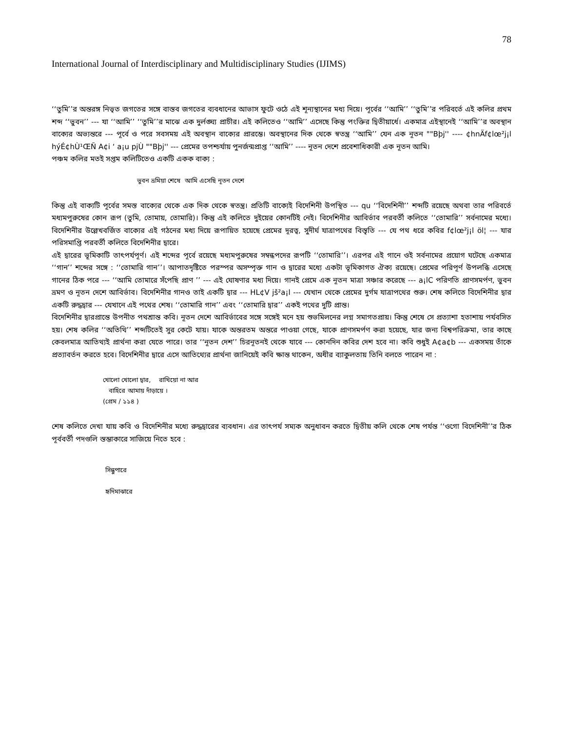78
International Journal of Interdisciplinary and Multidisciplinary Studies (IJIMS)
‘‘তুমি’’র অন্তরঙ্গ নিভৃত জগতের সঙ্গে বাস্তব জগতের ব্যবধানের আভাস ফুটে ওঠে এই শূন্যস্থানের মধ্য দিয়ে। পূর্বের ‘‘আমি’’ ‘‘তুমি’’র পরিবর্তে এই কলির প্রথম শব্দ ‘‘ভুবন’’ --- যা ‘‘আমি’’ ‘‘তুমি’’র মাঝে এক দুর্লঙ্ঘ্য প্রাচীর। এই কলিতেও ‘‘আমি’’ এসেছে কিন্তু পংক্তির দ্বিতীয়ার্ধে। একমাত্র এইস্থানেই ‘‘আমি’’র অবস্থান বাক্যের অভ্যন্তরে --- পূর্বে ও পরে সবসময় এই অবস্থান বাক্যের প্রারম্ভে। অবস্থানের দিক থেকে স্বতন্ত্র ‘‘আমি’’ যেন এক নূতন ""Bþj'' ---- ¢hnÄf¢lœ²j¡l hýÉ¢hÙ¹ŒÑ A¢i ‘ a¡u pjÙ ""Bþj'' --- প্রেমের তপশ্চর্যায় পুনর্জন্মপ্রাপ্ত ‘‘আমি’’ ---- নূতন দেশে প্রবেশাধিকারী এক নূতন আমি।
পঞ্চম কলির মতই সপ্তম কলিটিতেও একটি একক বাক্য :
ভুবন ভ্রমিয়া শেষে আমি এসেছি নূতন দেশে
কিন্তু এই বাক্যটি পূর্বের সমস্ত বাক্যের থেকে এক দিক থেকে স্বতন্ত্র। প্রতিটি বাক্যেই বিদেশিনী উপস্থিত --- qu ‘‘বিদেশিনী’’ শব্দটি রয়েছে অথবা তার পরিবর্তে মধ্যমপুরুষের কোন রূপ (তুমি, তোমায়, তোমারি)। কিন্তু এই কলিতে দুইয়ের কোনটিই নেই। বিদেশিনীর আবির্ভাব পরবর্তী কলিতে ‘‘তোমারি’’ সর্বনামের মধ্যে। বিদেশিনীর উল্লেখবর্জিত বাক্যের এই গঠনের মধ্য দিয়ে রূপায়িত হয়েছে প্রেমের দূরত্ব, সুদীর্ঘ যাত্রাপথের বিস্তৃতি --- যে পথ ধরে কবির f¢lœ²j¡l öl¦ --- যার পরিসমাপ্তি পরবর্তী কলিতে বিদেশিনীর দ্বারে।
এই দ্বারের ভূমিকাটি তাৎপর্যপূর্ণ। এই শব্দের পূর্বে রয়েছে মধ্যমপুরুষের সম্বন্ধপদের রূপটি ‘‘তোমারি’’। এরপর এই গানে ওই সর্বনামের প্রয়োগ ঘটেছে একমাত্র ‘‘গান’’ শব্দের সঙ্গে : ‘‘তোমারি গান’’। আপাতদৃষ্টিতে পরস্পর অসম্পৃক্ত গান ও দ্বারের মধ্যে একটা ভূমিকাগত ঐক্য রয়েছে। প্রেমের পরিপূর্ণ উপলব্ধি এসেছে গানের ঠিক পরে --- ‘‘আমি তোমারে সঁপেছি প্রাণ ’’ --- এই ঘোষণার মধ্য দিয়ে। গানই প্রেমে এক নূতন মাত্রা সঞ্চার করেছে --- a¡lC পরিণতি প্রাণসমর্পণ, ভুবন ভ্রমণ ও নূতন দেশে আবির্ভাব। বিদেশিনীর গানও তাই একটি দ্বার --- HL¢V jš²a¡l --- যেখান থেকে প্রেমের দুর্গম যাত্রাপথের শুরু। শেষ কলিতে বিদেশিনীর দ্বার একটি রুদ্ধদ্বার --- যেখানে এই পথের শেষ। ‘‘তোমারি গান’’ এবং ‘‘তোমারি দ্বার’’ একই পথের দুটি প্রান্ত।
বিদেশিনীর দ্বারপ্রান্তে উপনীত পথশ্রান্ত কবি। নূতন দেশে আবির্ভাবের সঙ্গে সঙ্গেই মনে হয় শুভমিলনের লগ্ন সমাগতপ্রায়। কিন্তু শেষে সে প্রত্যাশা হতাশায় পর্যবসিত হয়। শেষ কলির ‘‘অতিথি’’ শব্দটিতেই সুর কেটে যায়। যাকে অন্তরতম অন্তরে পাওয়া গেছে, যাকে প্রাণসমর্পণ করা হয়েছে, যার জন্য বিশ্বপরিক্রমা, তার কাছে কেবলমাত্র আতিথ্যই প্রার্থনা করা যেতে পারে। তার ‘‘নূতন দেশ’’ চিরনূতনই থেকে যাবে --- কোনদিন কবির দেশ হবে না। কবি শুধুই A¢a¢b --- একসময় তাঁকে প্রত্যাবর্তন করতে হবে। বিদেশিনীর দ্বারে এসে আতিথ্যের প্রার্থনা জানিয়েই কবি ক্ষান্ত থাকেন, অধীর ব্যাকুলতায় তিনি বলতে পারেন না :
খোলো খোলো দ্বার, রাখিয়ো না আর
বাহিরে আমায় দাঁড়ায়ে ।
(প্রেম / ১১৪ )
শেষ কলিতে দেখা যায় কবি ও বিদেশিনীর মধ্যে রুদ্ধদ্বারের ব্যবধান। এর তাৎপর্য সম্যক অনুধাবন করতে দ্বিতীয় কলি থেকে শেষ পর্যন্ত ‘‘ওগো বিদেশিনী’’র ঠিক পূর্ববর্তী পদগুলি স্তম্ভাকারে সাজিয়ে নিতে হবে :
সিন্ধুপারে
হৃদিমাঝারে